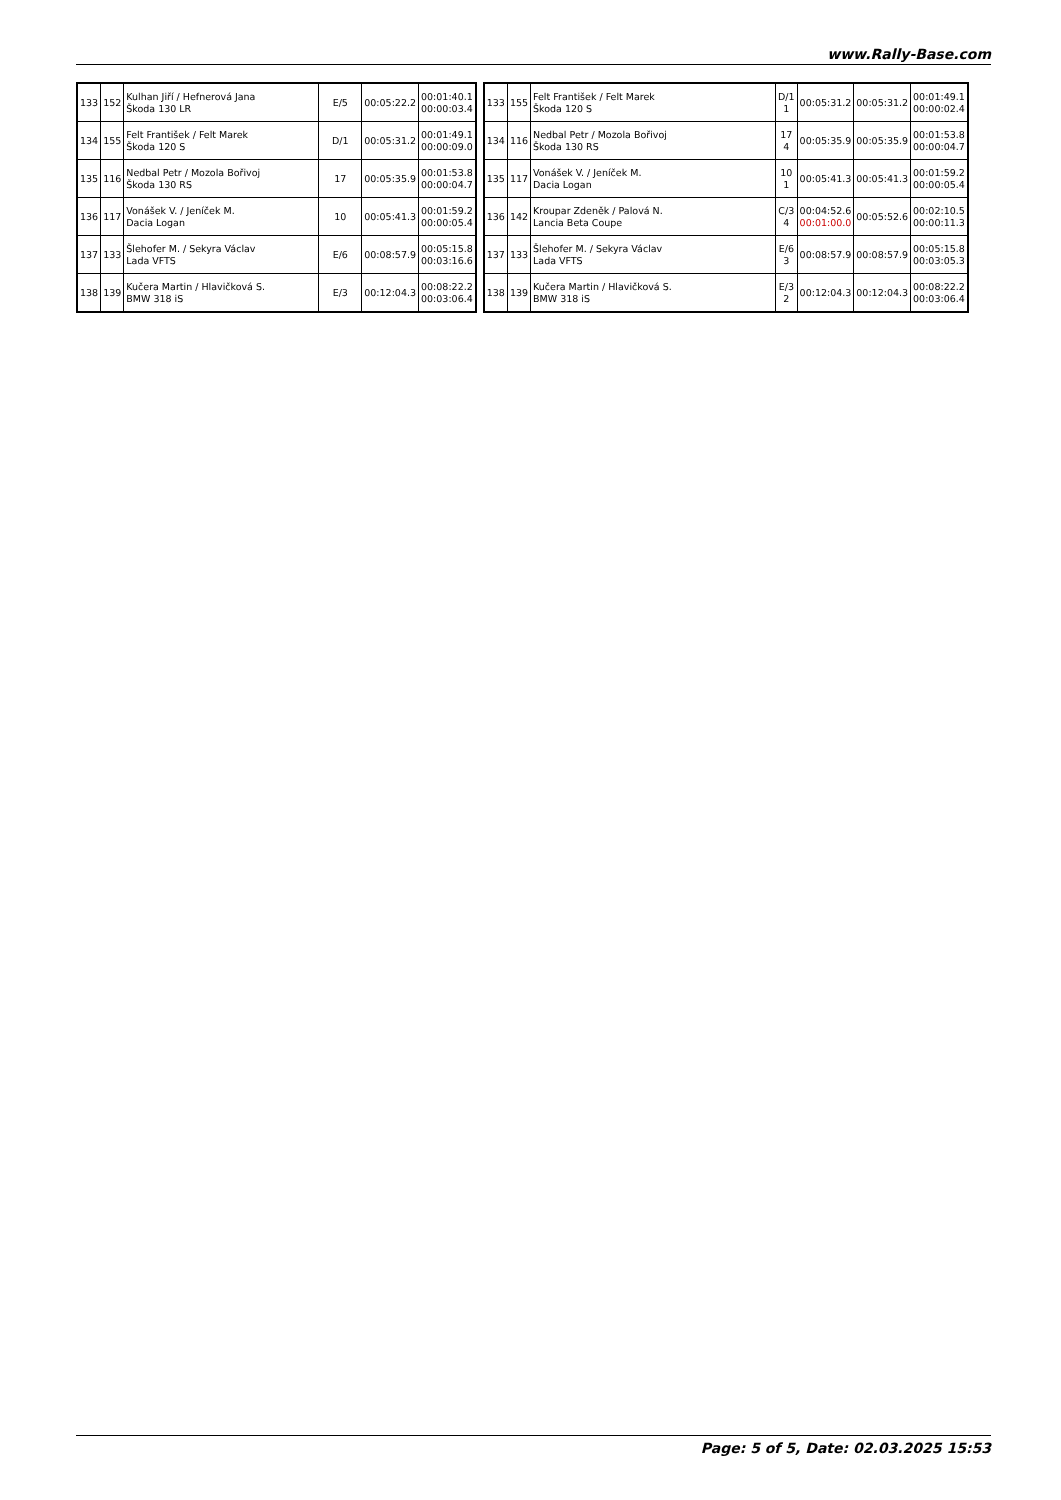www.Rally-Base.com
| 133 | 152 | Kulhan Jiří / Hefnerová Jana Škoda 130 LR | E/5 | 00:05:22.2 | 00:01:40.1 00:00:03.4 |
| 134 | 155 | Felt František / Felt Marek Škoda 120 S | D/1 | 00:05:31.2 | 00:01:49.1 00:00:09.0 |
| 135 | 116 | Nedbal Petr / Mozola Bořivoj Škoda 130 RS | 17 | 00:05:35.9 | 00:01:53.8 00:00:04.7 |
| 136 | 117 | Vonášek V. / Jeníček M. Dacia Logan | 10 | 00:05:41.3 | 00:01:59.2 00:00:05.4 |
| 137 | 133 | Šlehofer M. / Sekyra Václav Lada VFTS | E/6 | 00:08:57.9 | 00:05:15.8 00:03:16.6 |
| 138 | 139 | Kučera Martin / Hlavičková S. BMW 318 iS | E/3 | 00:12:04.3 | 00:08:22.2 00:03:06.4 |
| 133 | 155 | Felt František / Felt Marek Škoda 120 S | D/1 1 | 00:05:31.2 | 00:05:31.2 | 00:01:49.1 00:00:02.4 |
| 134 | 116 | Nedbal Petr / Mozola Bořivoj Škoda 130 RS | 17 4 | 00:05:35.9 | 00:05:35.9 | 00:01:53.8 00:00:04.7 |
| 135 | 117 | Vonášek V. / Jeníček M. Dacia Logan | 10 1 | 00:05:41.3 | 00:05:41.3 | 00:01:59.2 00:00:05.4 |
| 136 | 142 | Kroupar Zdeněk / Palová N. Lancia Beta Coupe | C/3 4 | 00:04:52.6 00:01:00.0 | 00:05:52.6 | 00:02:10.5 00:00:11.3 |
| 137 | 133 | Šlehofer M. / Sekyra Václav Lada VFTS | E/6 3 | 00:08:57.9 | 00:08:57.9 | 00:05:15.8 00:03:05.3 |
| 138 | 139 | Kučera Martin / Hlavičková S. BMW 318 iS | E/3 2 | 00:12:04.3 | 00:12:04.3 | 00:08:22.2 00:03:06.4 |
Page: 5 of 5, Date: 02.03.2025 15:53